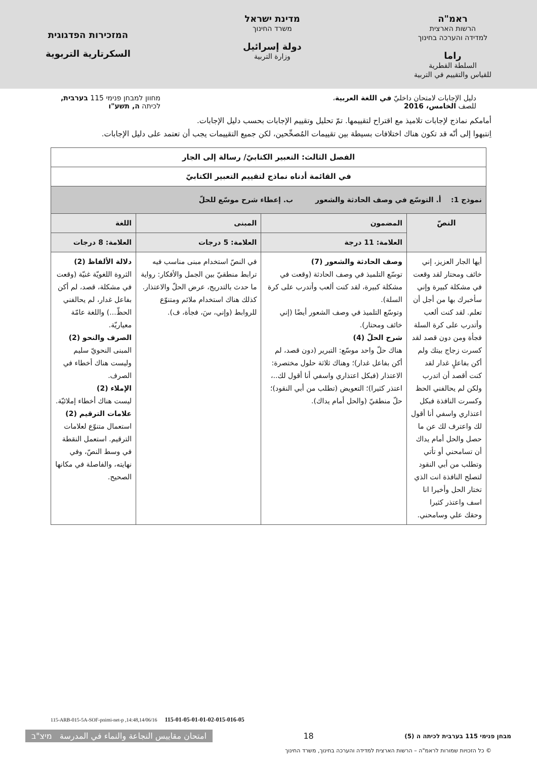ראמ"ה
הרשות הארצית
למדידה והערכה בחינוך
راما
السلطة القطرية
للقياس والتقييم في التربية
מדינת ישראל
משרד החינוך
دولة إسرائيل
وزارة التربية
המזכירות הפדגוגית
السكرتارية التربوية
دليل الإجابات لامتحان داخليّ في اللغة العربية،
للصف الخامس، 2016
מחוון למבחן פנימי 115 בערבית,
לכיתה ה, תשע"ו
أمامكم نماذج لإجابات تلاميذ مع اقتراح لتقييمها. تمّ تحليل وتقييم الإجابات بحسب دليل الإجابات.
اِنتبهوا إلى أنّه قد تكون هناك اختلافات بسيطة بين تقييمات المُصحِّحين، لكن جميع التقييمات يجب أن تعتمد على دليل الإجابات.
| الفصل الثالث: التعبير الكتابيّ/ رسالة إلى الجار | | | |
| في القائمة أدناه نماذج لتقييم التعبير الكتابيّ | | | |
| نموذج 1: أ. التوسّع في وصف الحادثة والشعور ب. إعطاء شرح موسّع للحلّ | | | |
| النصّ | المضمون | المبنى | اللغة |
| | العلامة: 11 درجة | العلامة: 5 درجات | العلامة: 8 درجات |
| أيها الجار العزيز، إني خائف ومحتار لقد وقعت في مشكلة كبيرة وإني سأخبرك بها من أجل أن تعلم. لقد كنت ألعب وأتدرب على كرة السلة فجأة ومن دون قصد لقد كسرت زجاج بيتك ولم أكن بفاعلٍ غدار لقد كنت أقصد أن اتدرب ولكن لم يحالفني الحظ وكسرت النافذة فبكل اعتذاري واسفي أنا أقول لك واعترف لك عن ما حصل والحل أمام يداك أن تسامحني أو تأتي وتطلب من أبي النقود لتصلح النافذة انت الذي تختار الحل وأخيرا انا اسف واعتذر كثيرا وحقك علي وسامحني. | وصف الحادثة والشعور (7) توسّع التلميذ في وصف الحادثة (وقعت في مشكلة كبيرة، لقد كنت ألعب وأتدرب على كرة السلة). وتوسّع التلميذ في وصف الشعور أيضًا (إني خائف ومحتار). شرح الحلّ (4) هناك حلّ واحد موسّع: التبرير (دون قصد، لم أكن بفاعل غدار)؛ وهناك ثلاثة حلول مختصرة: الاعتذار (فبكل اعتذاري واسفي أنا أقول لك..، اعتذر كثيرا)؛ التعويض (تطلب من أبي النقود)؛ حلّ منطقيّ (والحل أمام يداك). | في النصّ استخدام مبنى مناسب فيه ترابط منطقيّ بين الجمل والأفكار: رواية ما حدث بالتدريج، عرض الحلّ والاعتذار. كذلك هناك استخدام ملائم ومتنوّع للروابط (وإني، سَ، فجأة، ف). | دلالة الألفاظ (2) الثروة اللغويّة غنيّة (وقعت في مشكلة، قصد، لم أكن بفاعل غدار، لم يحالفني الحظّ...) واللغة عامّة معياريّة. الصرف والنحو (2) المبنى النحويّ سليم وليست هناك أخطاء في الصرف. الإملاء (2) ليست هناك أخطاء إملائيّة. علامات الترقيم (2) استعمال متنوّع لعلامات الترقيم. استعمل النقطة في وسط النصّ، وفي نهايته، والفاصلة في مكانها الصحيح. |
115-ARB-015-5A-SOF-pnimi-net-p ,14:48,14/06/16 115-01-05-01-01-02-015-016-05
מבחן פנימי 115 בערבית לכיתה ה (5)
18
امتحان مقاييس النجاعة والنماء في المدرسة מיצ"ב
© כל הזכויות שמורות לראמ"ה – הרשות הארצית למדידה והערכה בחינוך, משרד החינוך